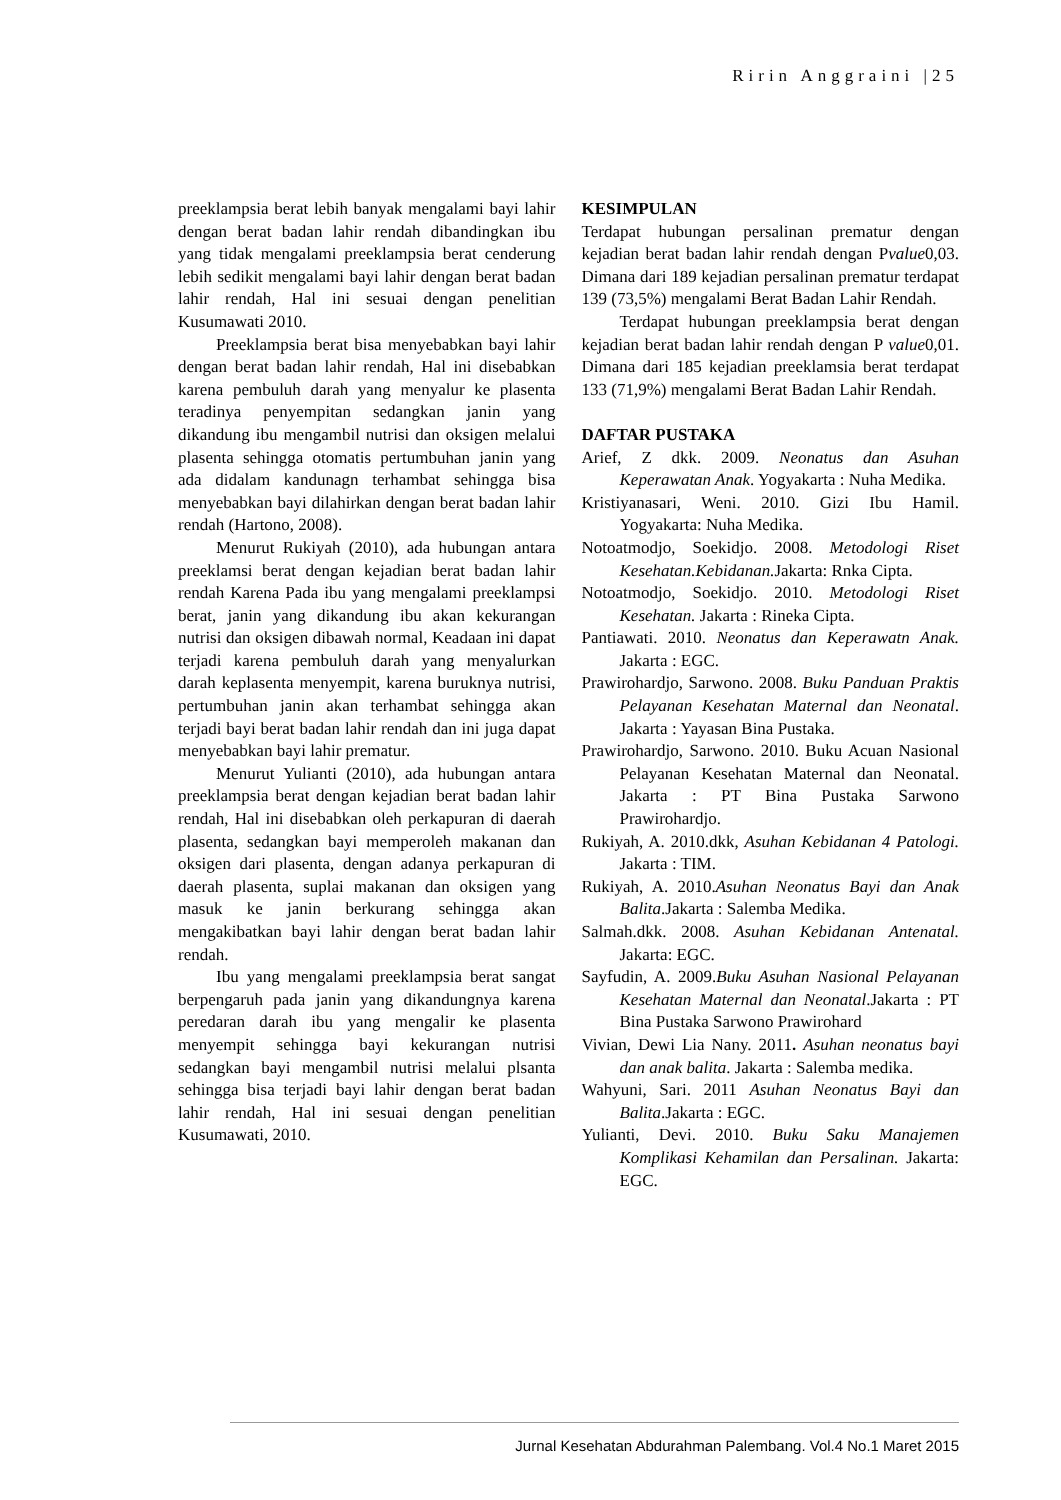Ririn Anggraini |25
preeklampsia berat lebih banyak mengalami bayi lahir dengan berat badan lahir rendah dibandingkan ibu yang tidak mengalami preeklampsia berat cenderung lebih sedikit mengalami bayi lahir dengan berat badan lahir rendah, Hal ini sesuai dengan penelitian Kusumawati 2010.
Preeklampsia berat bisa menyebabkan bayi lahir dengan berat badan lahir rendah, Hal ini disebabkan karena pembuluh darah yang menyalur ke plasenta teradinya penyempitan sedangkan janin yang dikandung ibu mengambil nutrisi dan oksigen melalui plasenta sehingga otomatis pertumbuhan janin yang ada didalam kandunagn terhambat sehingga bisa menyebabkan bayi dilahirkan dengan berat badan lahir rendah (Hartono, 2008).
Menurut Rukiyah (2010), ada hubungan antara preeklamsi berat dengan kejadian berat badan lahir rendah Karena Pada ibu yang mengalami preeklampsi berat, janin yang dikandung ibu akan kekurangan nutrisi dan oksigen dibawah normal, Keadaan ini dapat terjadi karena pembuluh darah yang menyalurkan darah keplasenta menyempit, karena buruknya nutrisi, pertumbuhan janin akan terhambat sehingga akan terjadi bayi berat badan lahir rendah dan ini juga dapat menyebabkan bayi lahir prematur.
Menurut Yulianti (2010), ada hubungan antara preeklampsia berat dengan kejadian berat badan lahir rendah, Hal ini disebabkan oleh perkapuran di daerah plasenta, sedangkan bayi memperoleh makanan dan oksigen dari plasenta, dengan adanya perkapuran di daerah plasenta, suplai makanan dan oksigen yang masuk ke janin berkurang sehingga akan mengakibatkan bayi lahir dengan berat badan lahir rendah.
Ibu yang mengalami preeklampsia berat sangat berpengaruh pada janin yang dikandungnya karena peredaran darah ibu yang mengalir ke plasenta menyempit sehingga bayi kekurangan nutrisi sedangkan bayi mengambil nutrisi melalui plsanta sehingga bisa terjadi bayi lahir dengan berat badan lahir rendah, Hal ini sesuai dengan penelitian Kusumawati, 2010.
KESIMPULAN
Terdapat hubungan persalinan prematur dengan kejadian berat badan lahir rendah dengan Pvalue0,03. Dimana dari 189 kejadian persalinan prematur terdapat 139 (73,5%) mengalami Berat Badan Lahir Rendah.
Terdapat hubungan preeklampsia berat dengan kejadian berat badan lahir rendah dengan P value0,01. Dimana dari 185 kejadian preeklamsia berat terdapat 133 (71,9%) mengalami Berat Badan Lahir Rendah.
DAFTAR PUSTAKA
Arief, Z dkk. 2009. Neonatus dan Asuhan Keperawatan Anak. Yogyakarta : Nuha Medika.
Kristiyanasari, Weni. 2010. Gizi Ibu Hamil. Yogyakarta: Nuha Medika.
Notoatmodjo, Soekidjo. 2008. Metodologi Riset Kesehatan.Kebidanan. Jakarta: Rnka Cipta.
Notoatmodjo, Soekidjo. 2010. Metodologi Riset Kesehatan. Jakarta : Rineka Cipta.
Pantiawati. 2010. Neonatus dan Keperawatn Anak. Jakarta : EGC.
Prawirohardjo, Sarwono. 2008. Buku Panduan Praktis Pelayanan Kesehatan Maternal dan Neonatal. Jakarta : Yayasan Bina Pustaka.
Prawirohardjo, Sarwono. 2010. Buku Acuan Nasional Pelayanan Kesehatan Maternal dan Neonatal. Jakarta : PT Bina Pustaka Sarwono Prawirohardjo.
Rukiyah, A. 2010.dkk, Asuhan Kebidanan 4 Patologi. Jakarta : TIM.
Rukiyah, A. 2010.Asuhan Neonatus Bayi dan Anak Balita.Jakarta : Salemba Medika.
Salmah.dkk. 2008. Asuhan Kebidanan Antenatal. Jakarta: EGC.
Sayfudin, A. 2009.Buku Asuhan Nasional Pelayanan Kesehatan Maternal dan Neonatal.Jakarta : PT Bina Pustaka Sarwono Prawirohard
Vivian, Dewi Lia Nany. 2011. Asuhan neonatus bayi dan anak balita. Jakarta : Salemba medika.
Wahyuni, Sari. 2011 Asuhan Neonatus Bayi dan Balita.Jakarta : EGC.
Yulianti, Devi. 2010. Buku Saku Manajemen Komplikasi Kehamilan dan Persalinan. Jakarta: EGC.
Jurnal Kesehatan Abdurahman Palembang. Vol.4 No.1 Maret 2015